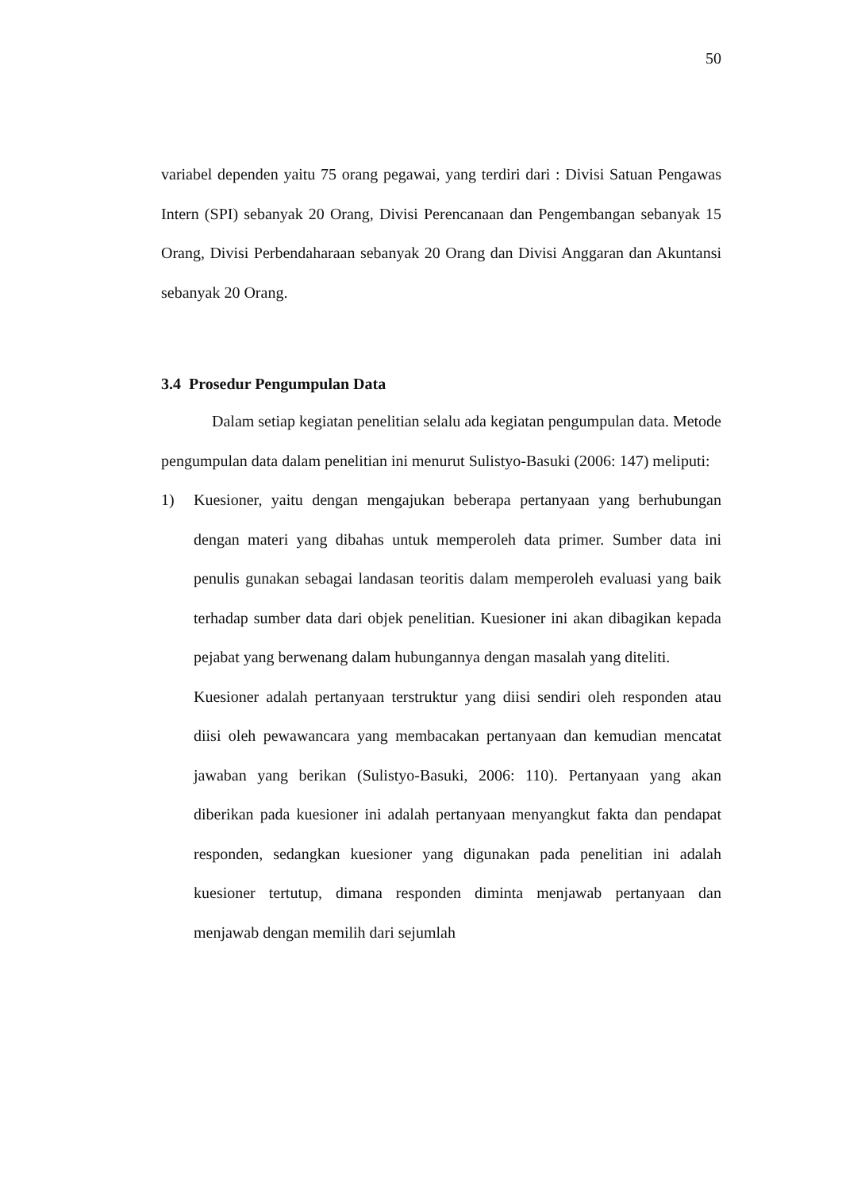50
variabel dependen yaitu 75 orang pegawai, yang terdiri dari : Divisi Satuan Pengawas Intern (SPI) sebanyak 20 Orang, Divisi Perencanaan dan Pengembangan sebanyak 15 Orang, Divisi Perbendaharaan sebanyak 20 Orang dan Divisi Anggaran dan Akuntansi sebanyak 20 Orang.
3.4 Prosedur Pengumpulan Data
Dalam setiap kegiatan penelitian selalu ada kegiatan pengumpulan data. Metode pengumpulan data dalam penelitian ini menurut Sulistyo-Basuki (2006: 147) meliputi:
1) Kuesioner, yaitu dengan mengajukan beberapa pertanyaan yang berhubungan dengan materi yang dibahas untuk memperoleh data primer. Sumber data ini penulis gunakan sebagai landasan teoritis dalam memperoleh evaluasi yang baik terhadap sumber data dari objek penelitian. Kuesioner ini akan dibagikan kepada pejabat yang berwenang dalam hubungannya dengan masalah yang diteliti.
Kuesioner adalah pertanyaan terstruktur yang diisi sendiri oleh responden atau diisi oleh pewawancara yang membacakan pertanyaan dan kemudian mencatat jawaban yang berikan (Sulistyo-Basuki, 2006: 110). Pertanyaan yang akan diberikan pada kuesioner ini adalah pertanyaan menyangkut fakta dan pendapat responden, sedangkan kuesioner yang digunakan pada penelitian ini adalah kuesioner tertutup, dimana responden diminta menjawab pertanyaan dan menjawab dengan memilih dari sejumlah